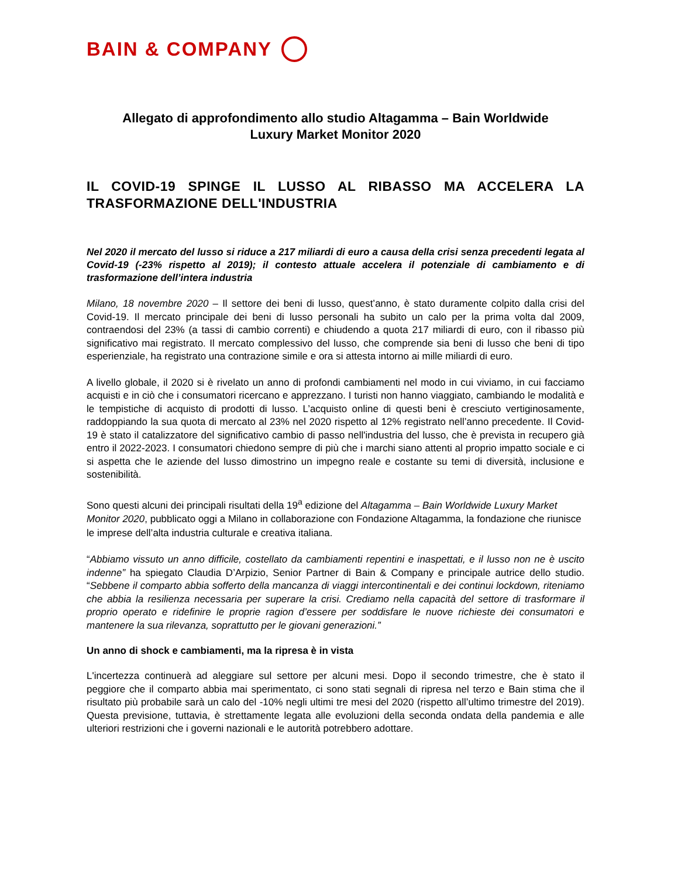BAIN & COMPANY
Allegato di approfondimento allo studio Altagamma – Bain Worldwide
Luxury Market Monitor 2020
IL COVID-19 SPINGE IL LUSSO AL RIBASSO MA ACCELERA LA TRASFORMAZIONE DELL'INDUSTRIA
Nel 2020 il mercato del lusso si riduce a 217 miliardi di euro a causa della crisi senza precedenti legata al Covid-19 (-23% rispetto al 2019); il contesto attuale accelera il potenziale di cambiamento e di trasformazione dell’intera industria
Milano, 18 novembre 2020 – Il settore dei beni di lusso, quest’anno, è stato duramente colpito dalla crisi del Covid-19. Il mercato principale dei beni di lusso personali ha subito un calo per la prima volta dal 2009, contraendosi del 23% (a tassi di cambio correnti) e chiudendo a quota 217 miliardi di euro, con il ribasso più significativo mai registrato. Il mercato complessivo del lusso, che comprende sia beni di lusso che beni di tipo esperienziale, ha registrato una contrazione simile e ora si attesta intorno ai mille miliardi di euro.
A livello globale, il 2020 si è rivelato un anno di profondi cambiamenti nel modo in cui viviamo, in cui facciamo acquisti e in ciò che i consumatori ricercano e apprezzano. I turisti non hanno viaggiato, cambiando le modalità e le tempistiche di acquisto di prodotti di lusso. L’acquisto online di questi beni è cresciuto vertiginosamente, raddoppiando la sua quota di mercato al 23% nel 2020 rispetto al 12% registrato nell’anno precedente. Il Covid-19 è stato il catalizzatore del significativo cambio di passo nell'industria del lusso, che è prevista in recupero già entro il 2022-2023. I consumatori chiedono sempre di più che i marchi siano attenti al proprio impatto sociale e ci si aspetta che le aziende del lusso dimostrino un impegno reale e costante su temi di diversità, inclusione e sostenibilità.
Sono questi alcuni dei principali risultati della 19<sup>a</sup> edizione del Altagamma – Bain Worldwide Luxury Market Monitor 2020, pubblicato oggi a Milano in collaborazione con Fondazione Altagamma, la fondazione che riunisce le imprese dell’alta industria culturale e creativa italiana.
“Abbiamo vissuto un anno difficile, costellato da cambiamenti repentini e inaspettati, e il lusso non ne è uscito indenne” ha spiegato Claudia D’Arpizio, Senior Partner di Bain & Company e principale autrice dello studio. “Sebbene il comparto abbia sofferto della mancanza di viaggi intercontinentali e dei continui lockdown, riteniamo che abbia la resilienza necessaria per superare la crisi. Crediamo nella capacità del settore di trasformare il proprio operato e ridefinire le proprie ragion d’essere per soddisfare le nuove richieste dei consumatori e mantenere la sua rilevanza, soprattutto per le giovani generazioni.”
Un anno di shock e cambiamenti, ma la ripresa è in vista
L'incertezza continuerà ad aleggiare sul settore per alcuni mesi. Dopo il secondo trimestre, che è stato il peggiore che il comparto abbia mai sperimentato, ci sono stati segnali di ripresa nel terzo e Bain stima che il risultato più probabile sarà un calo del -10% negli ultimi tre mesi del 2020 (rispetto all’ultimo trimestre del 2019). Questa previsione, tuttavia, è strettamente legata alle evoluzioni della seconda ondata della pandemia e alle ulteriori restrizioni che i governi nazionali e le autorità potrebbero adottare.